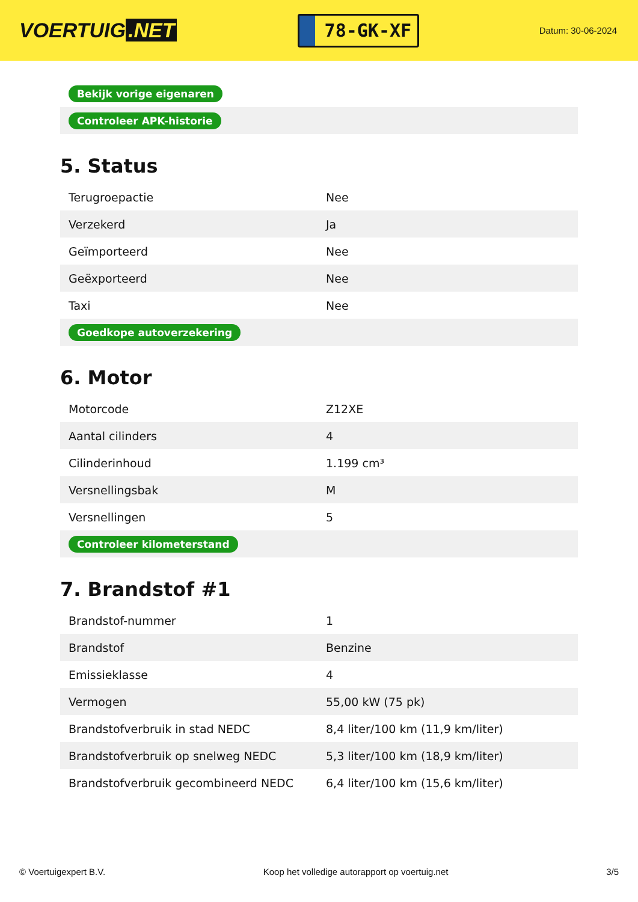VOERTUIG.NET
78-GK-XF
Datum: 30-06-2024
| Bekijk vorige eigenaren |
| Controleer APK-historie |
5. Status
| Terugroepactie | Nee |
| Verzekerd | Ja |
| Geïmporteerd | Nee |
| Geëxporteerd | Nee |
| Taxi | Nee |
| Goedkope autoverzekering | |
6. Motor
| Motorcode | Z12XE |
| Aantal cilinders | 4 |
| Cilinderinhoud | 1.199 cm³ |
| Versnellingsbak | M |
| Versnellingen | 5 |
| Controleer kilometerstand | |
7. Brandstof #1
| Brandstof-nummer | 1 |
| Brandstof | Benzine |
| Emissieklasse | 4 |
| Vermogen | 55,00 kW (75 pk) |
| Brandstofverbruik in stad NEDC | 8,4 liter/100 km (11,9 km/liter) |
| Brandstofverbruik op snelweg NEDC | 5,3 liter/100 km (18,9 km/liter) |
| Brandstofverbruik gecombineerd NEDC | 6,4 liter/100 km (15,6 km/liter) |
© Voertuigexpert B.V. Koop het volledige autorapport op voertuig.net 3/5